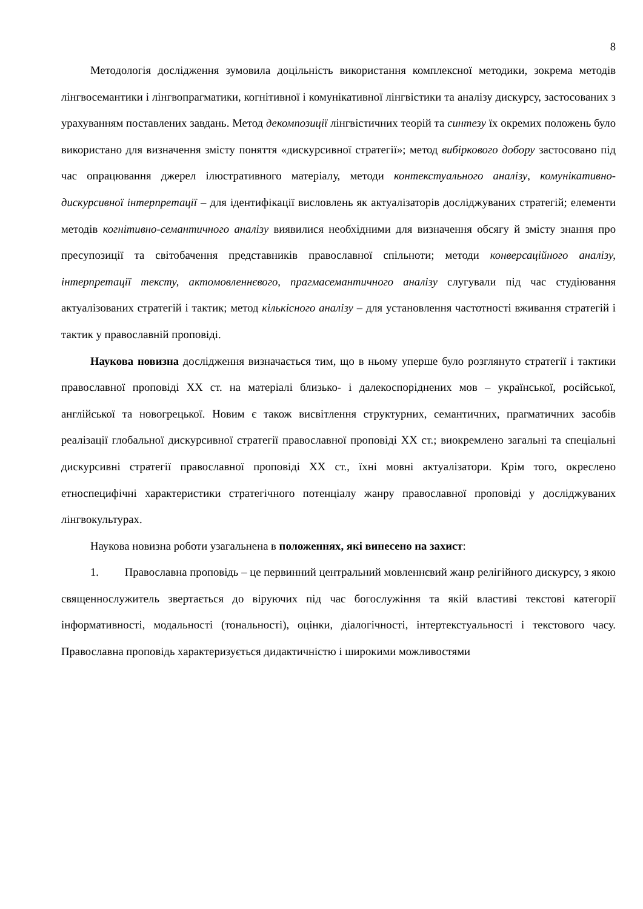8
Методологія дослідження зумовила доцільність використання комплексної методики, зокрема методів лінгвосемантики і лінгвопрагматики, когнітивної і комунікативної лінгвістики та аналізу дискурсу, застосованих з урахуванням поставлених завдань. Метод декомпозиції лінгвістичних теорій та синтезу їх окремих положень було використано для визначення змісту поняття «дискурсивної стратегії»; метод вибіркового добору застосовано під час опрацювання джерел ілюстративного матеріалу, методи контекстуального аналізу, комунікативно-дискурсивної інтерпретації – для ідентифікації висловлень як актуалізаторів досліджуваних стратегій; елементи методів когнітивно-семантичного аналізу виявилися необхідними для визначення обсягу й змісту знання про пресупозиції та світобачення представників православної спільноти; методи конверсаційного аналізу, інтерпретації тексту, актомовленнєвого, прагмасемантичного аналізу слугували під час студіювання актуалізованих стратегій і тактик; метод кількісного аналізу – для установлення частотності вживання стратегій і тактик у православній проповіді.
Наукова новизна дослідження визначається тим, що в ньому уперше було розглянуто стратегії і тактики православної проповіді ХХ ст. на матеріалі близько- і далекоспоріднених мов – української, російської, англійської та новогрецької. Новим є також висвітлення структурних, семантичних, прагматичних засобів реалізації глобальної дискурсивної стратегії православної проповіді ХХ ст.; виокремлено загальні та спеціальні дискурсивні стратегії православної проповіді ХХ ст., їхні мовні актуалізатори. Крім того, окреслено етноспецифічні характеристики стратегічного потенціалу жанру православної проповіді у досліджуваних лінгвокультурах.
Наукова новизна роботи узагальнена в положеннях, які винесено на захист:
1. Православна проповідь – це первинний центральний мовленнєвий жанр релігійного дискурсу, з якою священнослужитель звертається до віруючих під час богослужіння та якій властиві текстові категорії інформативності, модальності (тональності), оцінки, діалогічності, інтертекстуальності і текстового часу. Православна проповідь характеризується дидактичністю і широкими можливостями